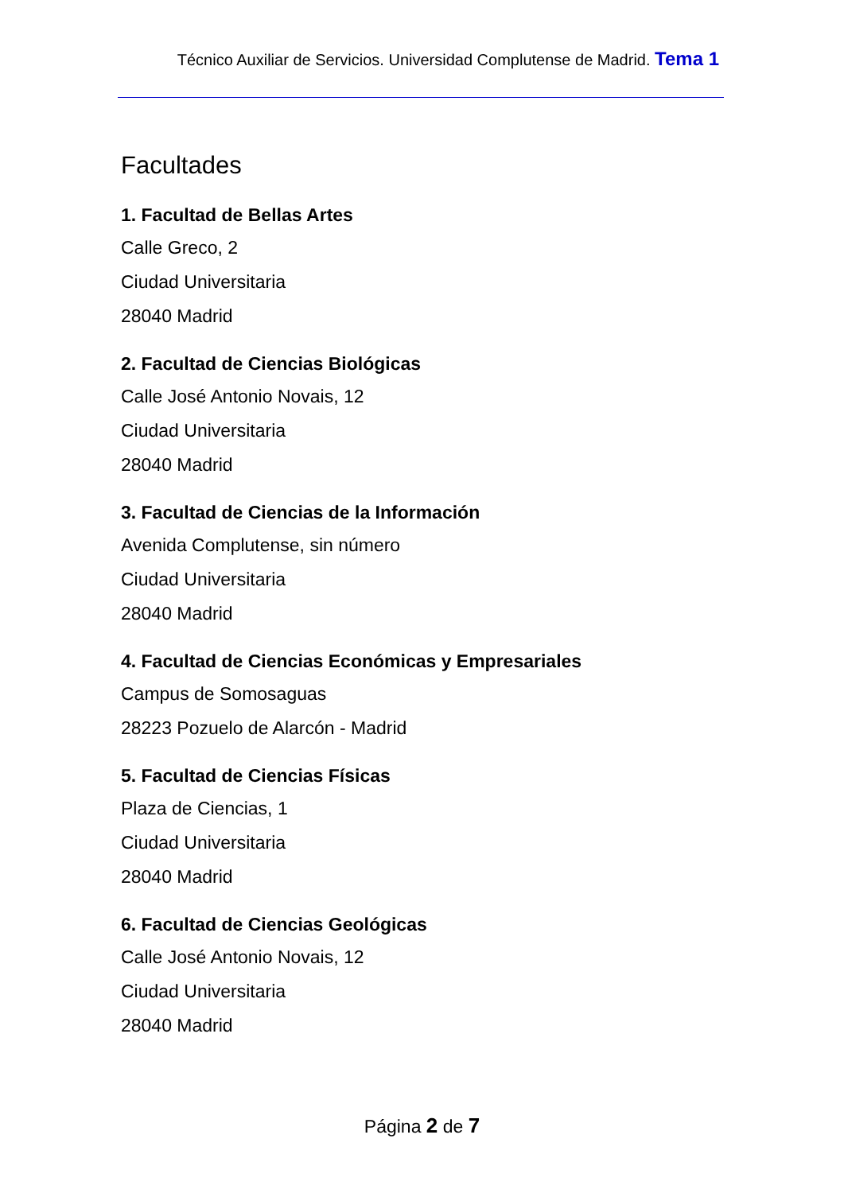Técnico Auxiliar de Servicios. Universidad Complutense de Madrid. Tema 1
Facultades
1. Facultad de Bellas Artes
Calle Greco, 2
Ciudad Universitaria
28040 Madrid
2. Facultad de Ciencias Biológicas
Calle José Antonio Novais, 12
Ciudad Universitaria
28040 Madrid
3. Facultad de Ciencias de la Información
Avenida Complutense, sin número
Ciudad Universitaria
28040 Madrid
4. Facultad de Ciencias Económicas y Empresariales
Campus de Somosaguas
28223 Pozuelo de Alarcón - Madrid
5. Facultad de Ciencias Físicas
Plaza de Ciencias, 1
Ciudad Universitaria
28040 Madrid
6. Facultad de Ciencias Geológicas
Calle José Antonio Novais, 12
Ciudad Universitaria
28040 Madrid
Página 2 de 7